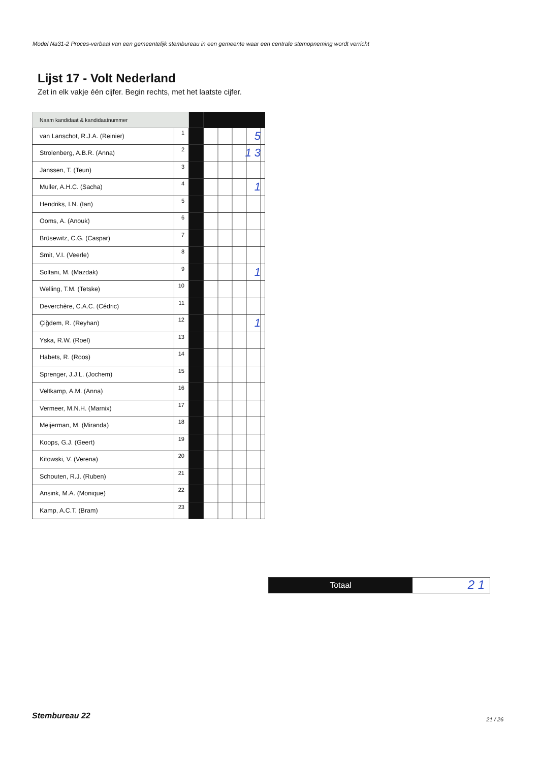Model Na31-2 Proces-verbaal van een gemeentelijk stembureau in een gemeente waar een centrale stemopneming wordt verricht
Lijst 17 - Volt Nederland
Zet in elk vakje één cijfer. Begin rechts, met het laatste cijfer.
| Naam kandidaat & kandidaatnummer | | | |
| van Lanschot, R.J.A. (Reinier) | 1 | | 5 |
| Strolenberg, A.B.R. (Anna) | 2 | | 1 3 |
| Janssen, T. (Teun) | 3 | | |
| Muller, A.H.C. (Sacha) | 4 | | 1 |
| Hendriks, I.N. (Ian) | 5 | | |
| Ooms, A. (Anouk) | 6 | | |
| Brüsewitz, C.G. (Caspar) | 7 | | |
| Smit, V.I. (Veerle) | 8 | | |
| Soltani, M. (Mazdak) | 9 | | 1 |
| Welling, T.M. (Tetske) | 10 | | |
| Deverchère, C.A.C. (Cédric) | 11 | | |
| Çiğdem, R. (Reyhan) | 12 | | 1 |
| Yska, R.W. (Roel) | 13 | | |
| Habets, R. (Roos) | 14 | | |
| Sprenger, J.J.L. (Jochem) | 15 | | |
| Veltkamp, A.M. (Anna) | 16 | | |
| Vermeer, M.N.H. (Marnix) | 17 | | |
| Meijerman, M. (Miranda) | 18 | | |
| Koops, G.J. (Geert) | 19 | | |
| Kitowski, V. (Verena) | 20 | | |
| Schouten, R.J. (Ruben) | 21 | | |
| Ansink, M.A. (Monique) | 22 | | |
| Kamp, A.C.T. (Bram) | 23 | | |
Totaal
2 1
Stembureau 22 21 / 26